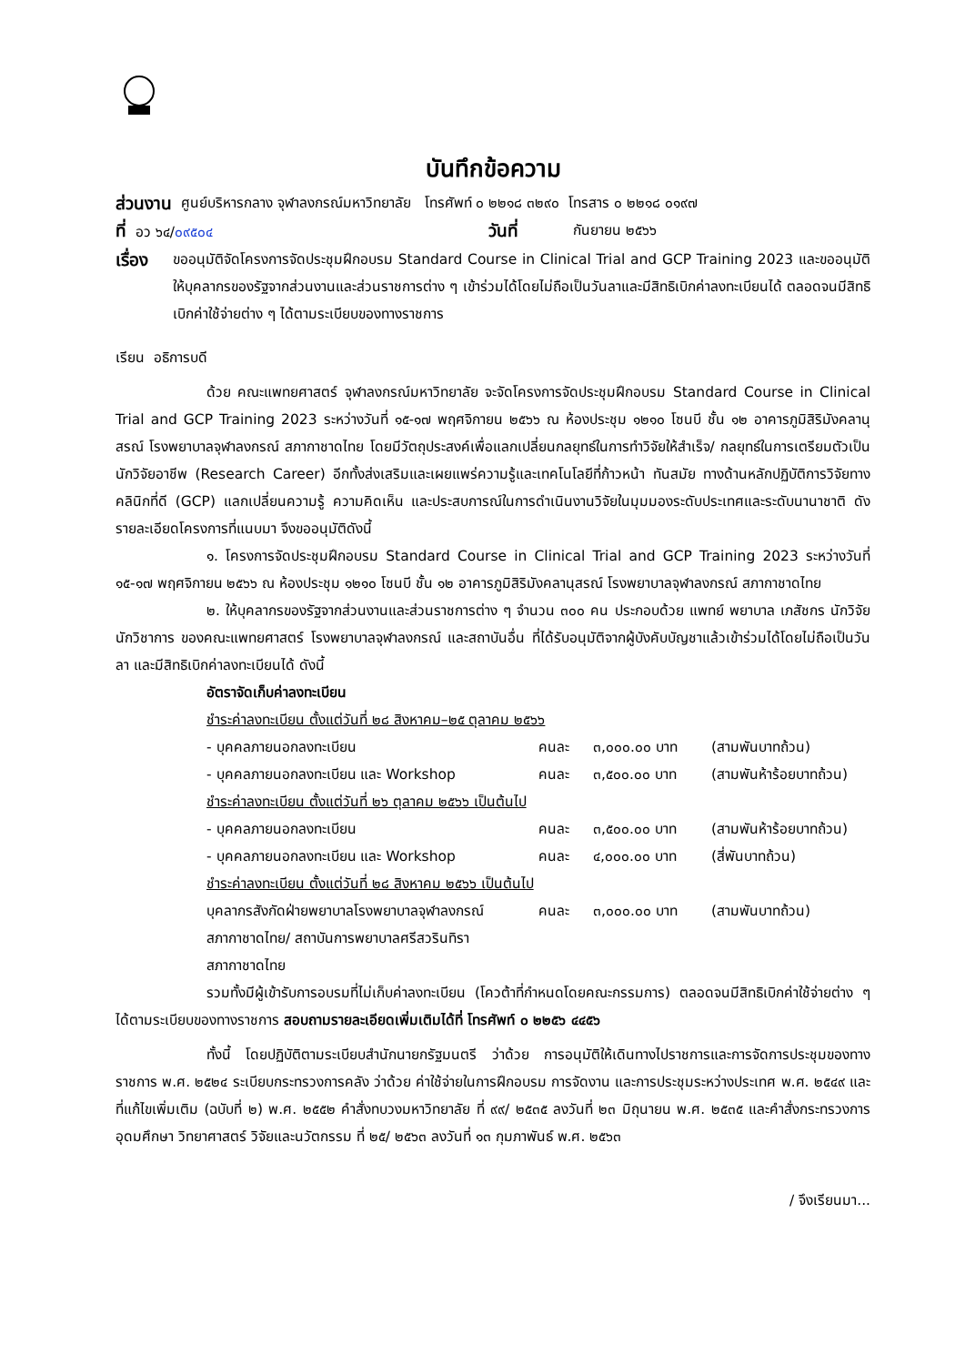บันทึกข้อความ
ส่วนงาน ศูนย์บริหารกลาง จุฬาลงกรณ์มหาวิทยาลัย โทรศัพท์ ๐ ๒๒๑๘ ๓๒๙๐ โทรสาร ๐ ๒๒๑๘ ๐๑๙๗
ที่ อว ๖๔/๐๙๕๐๔ วันที่ กันยายน ๒๕๖๖
เรื่อง
ขออนุมัติจัดโครงการจัดประชุมฝึกอบรม Standard Course in Clinical Trial and GCP Training 2023 และขออนุมัติให้บุคลากรของรัฐจากส่วนงานและส่วนราชการต่าง ๆ เข้าร่วมได้โดยไม่ถือเป็นวันลาและมีสิทธิเบิกค่าลงทะเบียนได้ ตลอดจนมีสิทธิเบิกค่าใช้จ่ายต่าง ๆ ได้ตามระเบียบของทางราชการ
เรียน อธิการบดี
ด้วย คณะแพทยศาสตร์ จุฬาลงกรณ์มหาวิทยาลัย จะจัดโครงการจัดประชุมฝึกอบรม Standard Course in Clinical Trial and GCP Training 2023 ระหว่างวันที่ ๑๕-๑๗ พฤศจิกายน ๒๕๖๖ ณ ห้องประชุม ๑๒๑๐ โซนบี ชั้น ๑๒ อาคารภูมิสิริมังคลานุสรณ์ โรงพยาบาลจุฬาลงกรณ์ สภากาชาดไทย โดยมีวัตถุประสงค์เพื่อแลกเปลี่ยนกลยุทธ์ในการทำวิจัยให้สำเร็จ/ กลยุทธ์ในการเตรียมตัวเป็นนักวิจัยอาชีพ (Research Career) อีกทั้งส่งเสริมและเผยแพร่ความรู้และเทคโนโลยีที่ก้าวหน้า ทันสมัย ทางด้านหลักปฏิบัติการวิจัยทางคลินิกที่ดี (GCP) แลกเปลี่ยนความรู้ ความคิดเห็น และประสบการณ์ในการดำเนินงานวิจัยในมุมมองระดับประเทศและระดับนานาชาติ ดังรายละเอียดโครงการที่แนบมา จึงขออนุมัติดังนี้
๑. โครงการจัดประชุมฝึกอบรม Standard Course in Clinical Trial and GCP Training 2023 ระหว่างวันที่ ๑๕-๑๗ พฤศจิกายน ๒๕๖๖ ณ ห้องประชุม ๑๒๑๐ โซนบี ชั้น ๑๒ อาคารภูมิสิริมังคลานุสรณ์ โรงพยาบาลจุฬาลงกรณ์ สภากาชาดไทย
๒. ให้บุคลากรของรัฐจากส่วนงานและส่วนราชการต่าง ๆ จำนวน ๓๐๐ คน ประกอบด้วย แพทย์ พยาบาล เภสัชกร นักวิจัย นักวิชาการ ของคณะแพทยศาสตร์ โรงพยาบาลจุฬาลงกรณ์ และสถาบันอื่น ที่ได้รับอนุมัติจากผู้บังคับบัญชาแล้วเข้าร่วมได้โดยไม่ถือเป็นวันลา และมีสิทธิเบิกค่าลงทะเบียนได้ ดังนี้
อัตราจัดเก็บค่าลงทะเบียน
ชำระค่าลงทะเบียน ตั้งแต่วันที่ ๒๘ สิงหาคม–๒๕ ตุลาคม ๒๕๖๖
- บุคคลภายนอกลงทะเบียน คนละ ๓,๐๐๐.๐๐ บาท (สามพันบาทถ้วน)
- บุคคลภายนอกลงทะเบียน และ Workshop คนละ ๓,๕๐๐.๐๐ บาท (สามพันห้าร้อยบาทถ้วน)
ชำระค่าลงทะเบียน ตั้งแต่วันที่ ๒๖ ตุลาคม ๒๕๖๖ เป็นต้นไป
- บุคคลภายนอกลงทะเบียน คนละ ๓,๕๐๐.๐๐ บาท (สามพันห้าร้อยบาทถ้วน)
- บุคคลภายนอกลงทะเบียน และ Workshop คนละ ๔,๐๐๐.๐๐ บาท (สี่พันบาทถ้วน)
ชำระค่าลงทะเบียน ตั้งแต่วันที่ ๒๘ สิงหาคม ๒๕๖๖ เป็นต้นไป
บุคลากรสังกัดฝ่ายพยาบาลโรงพยาบาลจุฬาลงกรณ์ สภากาชาดไทย/ สถาบันการพยาบาลศรีสวรินทิรา สภากาชาดไทย คนละ ๓,๐๐๐.๐๐ บาท (สามพันบาทถ้วน)
รวมทั้งมีผู้เข้ารับการอบรมที่ไม่เก็บค่าลงทะเบียน (โควต้าที่กำหนดโดยคณะกรรมการ) ตลอดจนมีสิทธิเบิกค่าใช้จ่ายต่าง ๆ ได้ตามระเบียบของทางราชการ สอบถามรายละเอียดเพิ่มเติมได้ที่ โทรศัพท์ ๐ ๒๒๕๖ ๔๔๕๖
ทั้งนี้ โดยปฏิบัติตามระเบียบสำนักนายกรัฐมนตรี ว่าด้วย การอนุมัติให้เดินทางไปราชการและการจัดการประชุมของทางราชการ พ.ศ. ๒๕๒๔ ระเบียบกระทรวงการคลัง ว่าด้วย ค่าใช้จ่ายในการฝึกอบรม การจัดงาน และการประชุมระหว่างประเทศ พ.ศ. ๒๕๔๙ และที่แก้ไขเพิ่มเติม (ฉบับที่ ๒) พ.ศ. ๒๕๕๒ คำสั่งทบวงมหาวิทยาลัย ที่ ๙๙/ ๒๕๓๕ ลงวันที่ ๒๓ มิถุนายน พ.ศ. ๒๕๓๕ และคำสั่งกระทรวงการอุดมศึกษา วิทยาศาสตร์ วิจัยและนวัตกรรม ที่ ๒๕/ ๒๕๖๓ ลงวันที่ ๑๓ กุมภาพันธ์ พ.ศ. ๒๕๖๓
/ จึงเรียนมา...